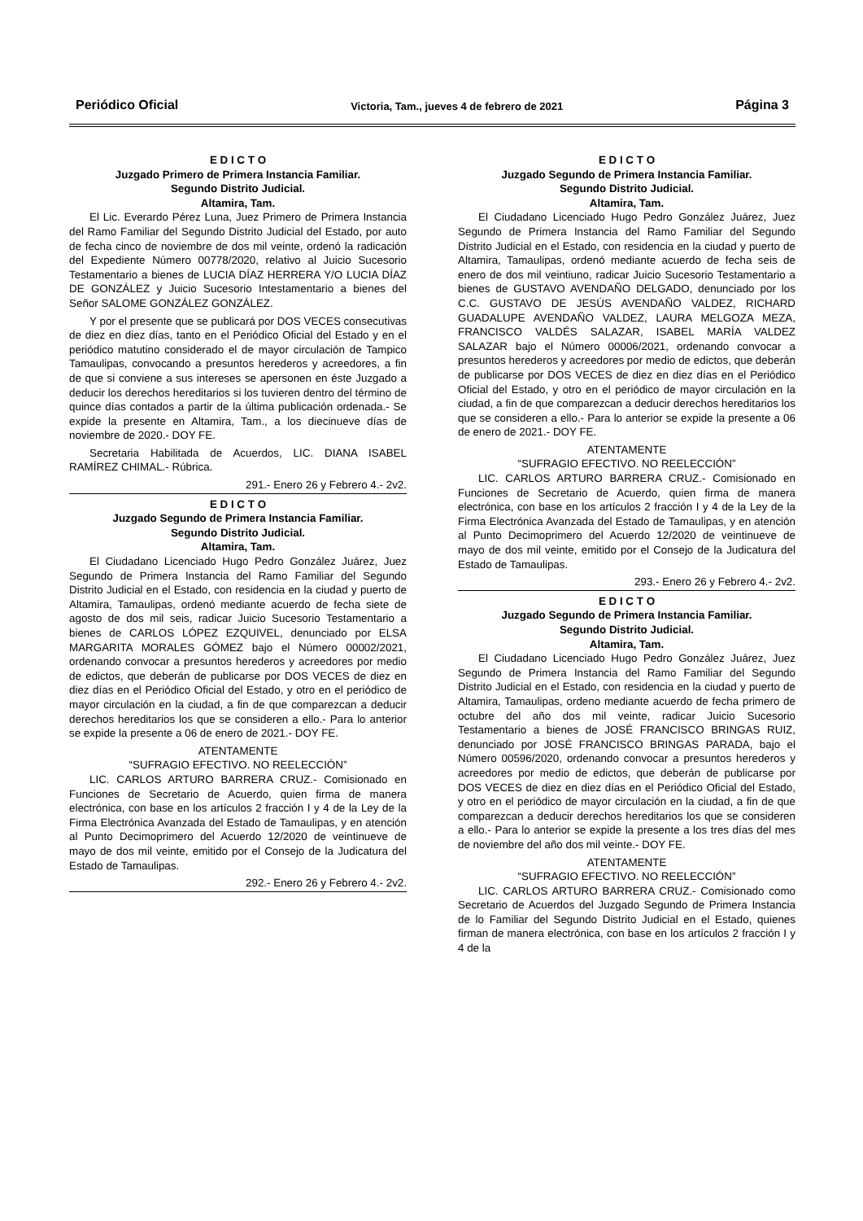Periódico Oficial Victoria, Tam., jueves 4 de febrero de 2021 Página 3
E D I C T O
Juzgado Primero de Primera Instancia Familiar.
Segundo Distrito Judicial.
Altamira, Tam.
El Lic. Everardo Pérez Luna, Juez Primero de Primera Instancia del Ramo Familiar del Segundo Distrito Judicial del Estado, por auto de fecha cinco de noviembre de dos mil veinte, ordenó la radicación del Expediente Número 00778/2020, relativo al Juicio Sucesorio Testamentario a bienes de LUCIA DÍAZ HERRERA Y/O LUCIA DÍAZ DE GONZÁLEZ y Juicio Sucesorio Intestamentario a bienes del Señor SALOME GONZÁLEZ GONZÁLEZ.
Y por el presente que se publicará por DOS VECES consecutivas de diez en diez días, tanto en el Periódico Oficial del Estado y en el periódico matutino considerado el de mayor circulación de Tampico Tamaulipas, convocando a presuntos herederos y acreedores, a fin de que si conviene a sus intereses se apersonen en éste Juzgado a deducir los derechos hereditarios si los tuvieren dentro del término de quince días contados a partir de la última publicación ordenada.- Se expide la presente en Altamira, Tam., a los diecinueve días de noviembre de 2020.- DOY FE.
Secretaria Habilitada de Acuerdos, LIC. DIANA ISABEL RAMÍREZ CHIMAL.- Rúbrica.
291.- Enero 26 y Febrero 4.- 2v2.
E D I C T O
Juzgado Segundo de Primera Instancia Familiar.
Segundo Distrito Judicial.
Altamira, Tam.
El Ciudadano Licenciado Hugo Pedro González Juárez, Juez Segundo de Primera Instancia del Ramo Familiar del Segundo Distrito Judicial en el Estado, con residencia en la ciudad y puerto de Altamira, Tamaulipas, ordenó mediante acuerdo de fecha siete de agosto de dos mil seis, radicar Juicio Sucesorio Testamentario a bienes de CARLOS LÓPEZ EZQUIVEL, denunciado por ELSA MARGARITA MORALES GÓMEZ bajo el Número 00002/2021, ordenando convocar a presuntos herederos y acreedores por medio de edictos, que deberán de publicarse por DOS VECES de diez en diez días en el Periódico Oficial del Estado, y otro en el periódico de mayor circulación en la ciudad, a fin de que comparezcan a deducir derechos hereditarios los que se consideren a ello.- Para lo anterior se expide la presente a 06 de enero de 2021.- DOY FE.
ATENTAMENTE
“SUFRAGIO EFECTIVO. NO REELECCIÓN”
LIC. CARLOS ARTURO BARRERA CRUZ.- Comisionado en Funciones de Secretario de Acuerdo, quien firma de manera electrónica, con base en los artículos 2 fracción I y 4 de la Ley de la Firma Electrónica Avanzada del Estado de Tamaulipas, y en atención al Punto Decimoprimero del Acuerdo 12/2020 de veintinueve de mayo de dos mil veinte, emitido por el Consejo de la Judicatura del Estado de Tamaulipas.
292.- Enero 26 y Febrero 4.- 2v2.
E D I C T O
Juzgado Segundo de Primera Instancia Familiar.
Segundo Distrito Judicial.
Altamira, Tam.
El Ciudadano Licenciado Hugo Pedro González Juárez, Juez Segundo de Primera Instancia del Ramo Familiar del Segundo Distrito Judicial en el Estado, con residencia en la ciudad y puerto de Altamira, Tamaulipas, ordenó mediante acuerdo de fecha seis de enero de dos mil veintiuno, radicar Juicio Sucesorio Testamentario a bienes de GUSTAVO AVENDAÑO DELGADO, denunciado por los C.C. GUSTAVO DE JESÚS AVENDAÑO VALDEZ, RICHARD GUADALUPE AVENDAÑO VALDEZ, LAURA MELGOZA MEZA, FRANCISCO VALDÉS SALAZAR, ISABEL MARÍA VALDEZ SALAZAR bajo el Número 00006/2021, ordenando convocar a presuntos herederos y acreedores por medio de edictos, que deberán de publicarse por DOS VECES de diez en diez días en el Periódico Oficial del Estado, y otro en el periódico de mayor circulación en la ciudad, a fin de que comparezcan a deducir derechos hereditarios los que se consideren a ello.- Para lo anterior se expide la presente a 06 de enero de 2021.- DOY FE.
ATENTAMENTE
“SUFRAGIO EFECTIVO. NO REELECCIÓN”
LIC. CARLOS ARTURO BARRERA CRUZ.- Comisionado en Funciones de Secretario de Acuerdo, quien firma de manera electrónica, con base en los artículos 2 fracción I y 4 de la Ley de la Firma Electrónica Avanzada del Estado de Tamaulipas, y en atención al Punto Decimoprimero del Acuerdo 12/2020 de veintinueve de mayo de dos mil veinte, emitido por el Consejo de la Judicatura del Estado de Tamaulipas.
293.- Enero 26 y Febrero 4.- 2v2.
E D I C T O
Juzgado Segundo de Primera Instancia Familiar.
Segundo Distrito Judicial.
Altamira, Tam.
El Ciudadano Licenciado Hugo Pedro González Juárez, Juez Segundo de Primera Instancia del Ramo Familiar del Segundo Distrito Judicial en el Estado, con residencia en la ciudad y puerto de Altamira, Tamaulipas, ordeno mediante acuerdo de fecha primero de octubre del año dos mil veinte, radicar Juicio Sucesorio Testamentario a bienes de JOSÉ FRANCISCO BRINGAS RUIZ, denunciado por JOSÉ FRANCISCO BRINGAS PARADA, bajo el Número 00596/2020, ordenando convocar a presuntos herederos y acreedores por medio de edictos, que deberán de publicarse por DOS VECES de diez en diez días en el Periódico Oficial del Estado, y otro en el periódico de mayor circulación en la ciudad, a fin de que comparezcan a deducir derechos hereditarios los que se consideren a ello.- Para lo anterior se expide la presente a los tres días del mes de noviembre del año dos mil veinte.- DOY FE.
ATENTAMENTE
“SUFRAGIO EFECTIVO. NO REELECCIÓN”
LIC. CARLOS ARTURO BARRERA CRUZ.- Comisionado como Secretario de Acuerdos del Juzgado Segundo de Primera Instancia de lo Familiar del Segundo Distrito Judicial en el Estado, quienes firman de manera electrónica, con base en los artículos 2 fracción I y 4 de la